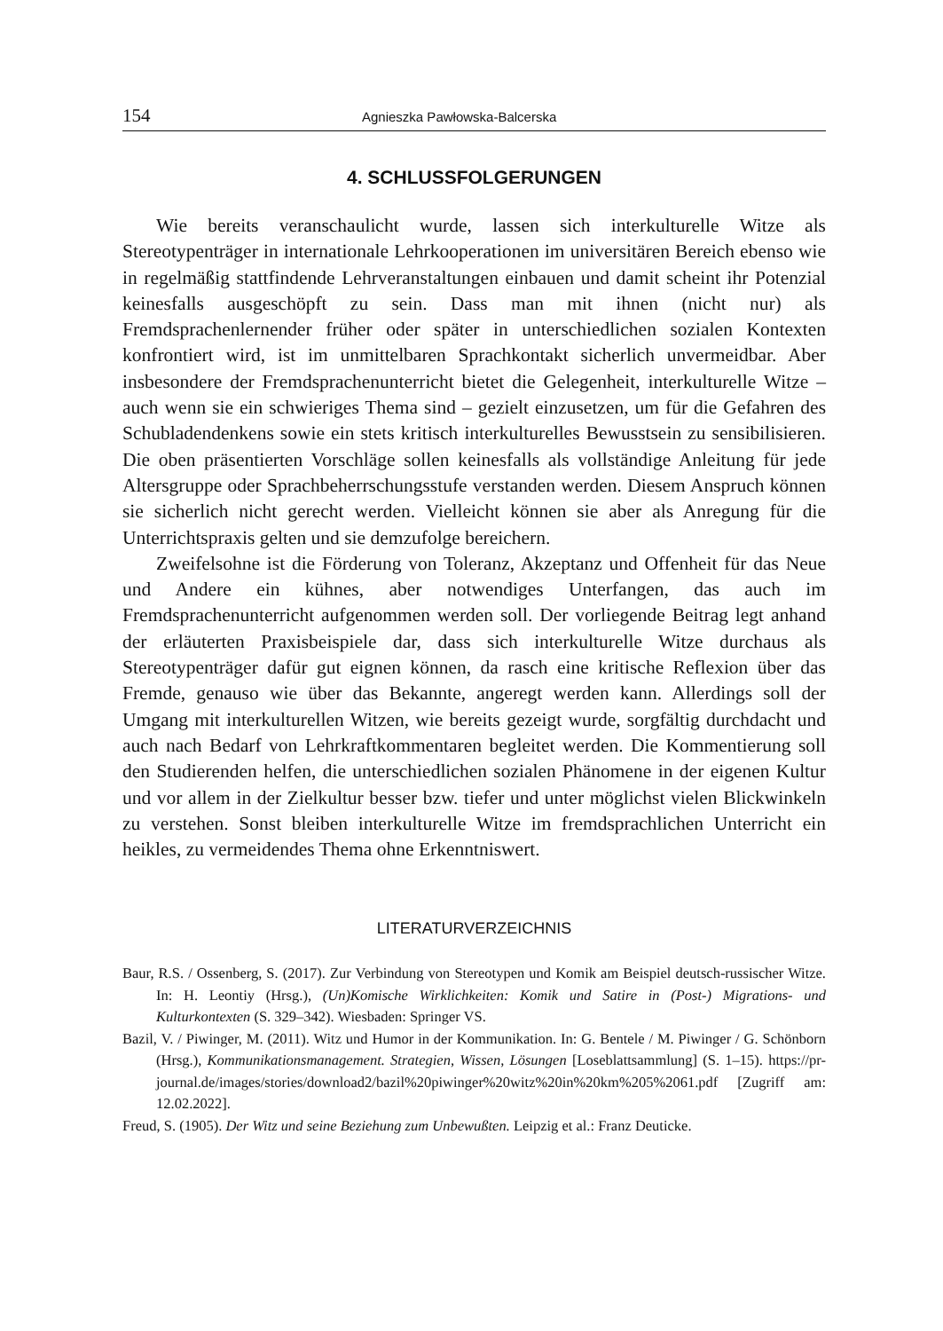154 Agnieszka Pawłowska-Balcerska
4. SCHLUSSFOLGERUNGEN
Wie bereits veranschaulicht wurde, lassen sich interkulturelle Witze als Stereotypenträger in internationale Lehrkooperationen im universitären Bereich ebenso wie in regelmäßig stattfindende Lehrveranstaltungen einbauen und damit scheint ihr Potenzial keinesfalls ausgeschöpft zu sein. Dass man mit ihnen (nicht nur) als Fremdsprachenlernender früher oder später in unterschiedlichen sozialen Kontexten konfrontiert wird, ist im unmittelbaren Sprachkontakt sicherlich unvermeidbar. Aber insbesondere der Fremdsprachenunterricht bietet die Gelegenheit, interkulturelle Witze – auch wenn sie ein schwieriges Thema sind – gezielt einzusetzen, um für die Gefahren des Schubladendenkens sowie ein stets kritisch interkulturelles Bewusstsein zu sensibilisieren. Die oben präsentierten Vorschläge sollen keinesfalls als vollständige Anleitung für jede Altersgruppe oder Sprachbeherrschungsstufe verstanden werden. Diesem Anspruch können sie sicherlich nicht gerecht werden. Vielleicht können sie aber als Anregung für die Unterrichtspraxis gelten und sie demzufolge bereichern.
Zweifelsohne ist die Förderung von Toleranz, Akzeptanz und Offenheit für das Neue und Andere ein kühnes, aber notwendiges Unterfangen, das auch im Fremdsprachenunterricht aufgenommen werden soll. Der vorliegende Beitrag legt anhand der erläuterten Praxisbeispiele dar, dass sich interkulturelle Witze durchaus als Stereotypenträger dafür gut eignen können, da rasch eine kritische Reflexion über das Fremde, genauso wie über das Bekannte, angeregt werden kann. Allerdings soll der Umgang mit interkulturellen Witzen, wie bereits gezeigt wurde, sorgfältig durchdacht und auch nach Bedarf von Lehrkraftkommentaren begleitet werden. Die Kommentierung soll den Studierenden helfen, die unterschiedlichen sozialen Phänomene in der eigenen Kultur und vor allem in der Zielkultur besser bzw. tiefer und unter möglichst vielen Blickwinkeln zu verstehen. Sonst bleiben interkulturelle Witze im fremdsprachlichen Unterricht ein heikles, zu vermeidendes Thema ohne Erkenntniswert.
LITERATURVERZEICHNIS
Baur, R.S. / Ossenberg, S. (2017). Zur Verbindung von Stereotypen und Komik am Beispiel deutsch-russischer Witze. In: H. Leontiy (Hrsg.), (Un)Komische Wirklichkeiten: Komik und Satire in (Post-) Migrations- und Kulturkontexten (S. 329–342). Wiesbaden: Springer VS.
Bazil, V. / Piwinger, M. (2011). Witz und Humor in der Kommunikation. In: G. Bentele / M. Piwinger / G. Schönborn (Hrsg.), Kommunikationsmanagement. Strategien, Wissen, Lösungen [Loseblattsammlung] (S. 1–15). https://pr-journal.de/images/stories/download2/bazil%20piwinger%20witz%20in%20km%205%2061.pdf [Zugriff am: 12.02.2022].
Freud, S. (1905). Der Witz und seine Beziehung zum Unbewußten. Leipzig et al.: Franz Deuticke.